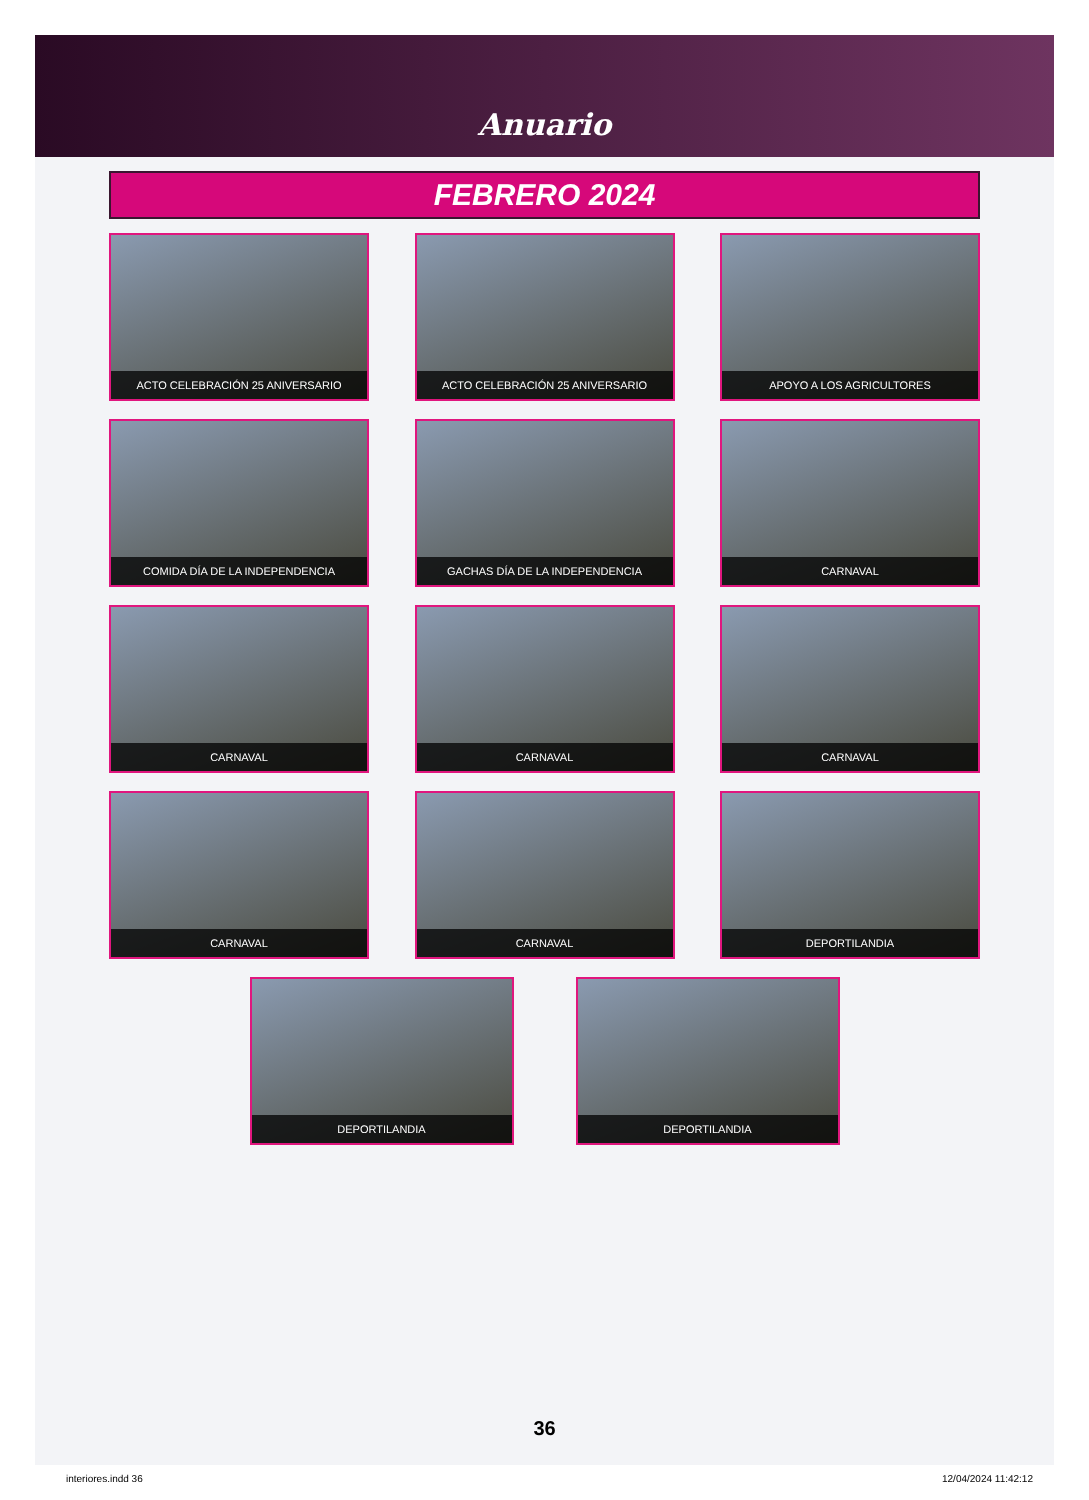Anuario
FEBRERO 2024
ACTO CELEBRACIÓN 25 ANIVERSARIO
ACTO CELEBRACIÓN 25 ANIVERSARIO
APOYO A LOS AGRICULTORES
COMIDA DÍA DE LA INDEPENDENCIA
GACHAS DÍA DE LA INDEPENDENCIA
CARNAVAL
CARNAVAL
CARNAVAL
CARNAVAL
CARNAVAL
CARNAVAL
DEPORTILANDIA
DEPORTILANDIA DEPORTILANDIA
36
interiores.indd 36 12/04/2024 11:42:12